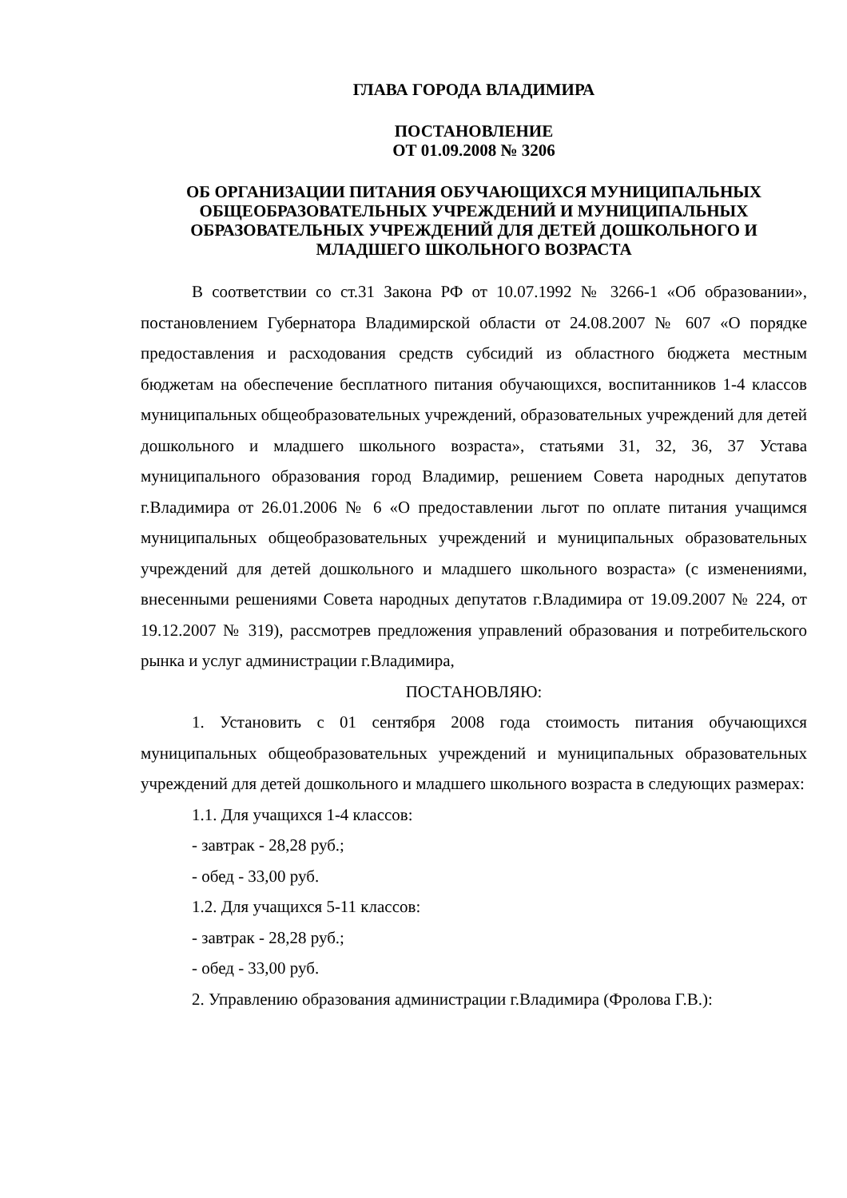ГЛАВА ГОРОДА ВЛАДИМИРА
ПОСТАНОВЛЕНИЕ
ОТ 01.09.2008 № 3206
ОБ ОРГАНИЗАЦИИ ПИТАНИЯ ОБУЧАЮЩИХСЯ МУНИЦИПАЛЬНЫХ ОБЩЕОБРАЗОВАТЕЛЬНЫХ УЧРЕЖДЕНИЙ И МУНИЦИПАЛЬНЫХ ОБРАЗОВАТЕЛЬНЫХ УЧРЕЖДЕНИЙ ДЛЯ ДЕТЕЙ ДОШКОЛЬНОГО И МЛАДШЕГО ШКОЛЬНОГО ВОЗРАСТА
В соответствии со ст.31 Закона РФ от 10.07.1992 № 3266-1 «Об образовании», постановлением Губернатора Владимирской области от 24.08.2007 № 607 «О порядке предоставления и расходования средств субсидий из областного бюджета местным бюджетам на обеспечение бесплатного питания обучающихся, воспитанников 1-4 классов муниципальных общеобразовательных учреждений, образовательных учреждений для детей дошкольного и младшего школьного возраста», статьями 31, 32, 36, 37 Устава муниципального образования город Владимир, решением Совета народных депутатов г.Владимира от 26.01.2006 № 6 «О предоставлении льгот по оплате питания учащимся муниципальных общеобразовательных учреждений и муниципальных образовательных учреждений для детей дошкольного и младшего школьного возраста» (с изменениями, внесенными решениями Совета народных депутатов г.Владимира от 19.09.2007 № 224, от 19.12.2007 № 319), рассмотрев предложения управлений образования и потребительского рынка и услуг администрации г.Владимира,
ПОСТАНОВЛЯЮ:
1. Установить с 01 сентября 2008 года стоимость питания обучающихся муниципальных общеобразовательных учреждений и муниципальных образовательных учреждений для детей дошкольного и младшего школьного возраста в следующих размерах:
1.1. Для учащихся 1-4 классов:
- завтрак - 28,28 руб.;
- обед - 33,00 руб.
1.2. Для учащихся 5-11 классов:
- завтрак - 28,28 руб.;
- обед - 33,00 руб.
2. Управлению образования администрации г.Владимира (Фролова Г.В.):